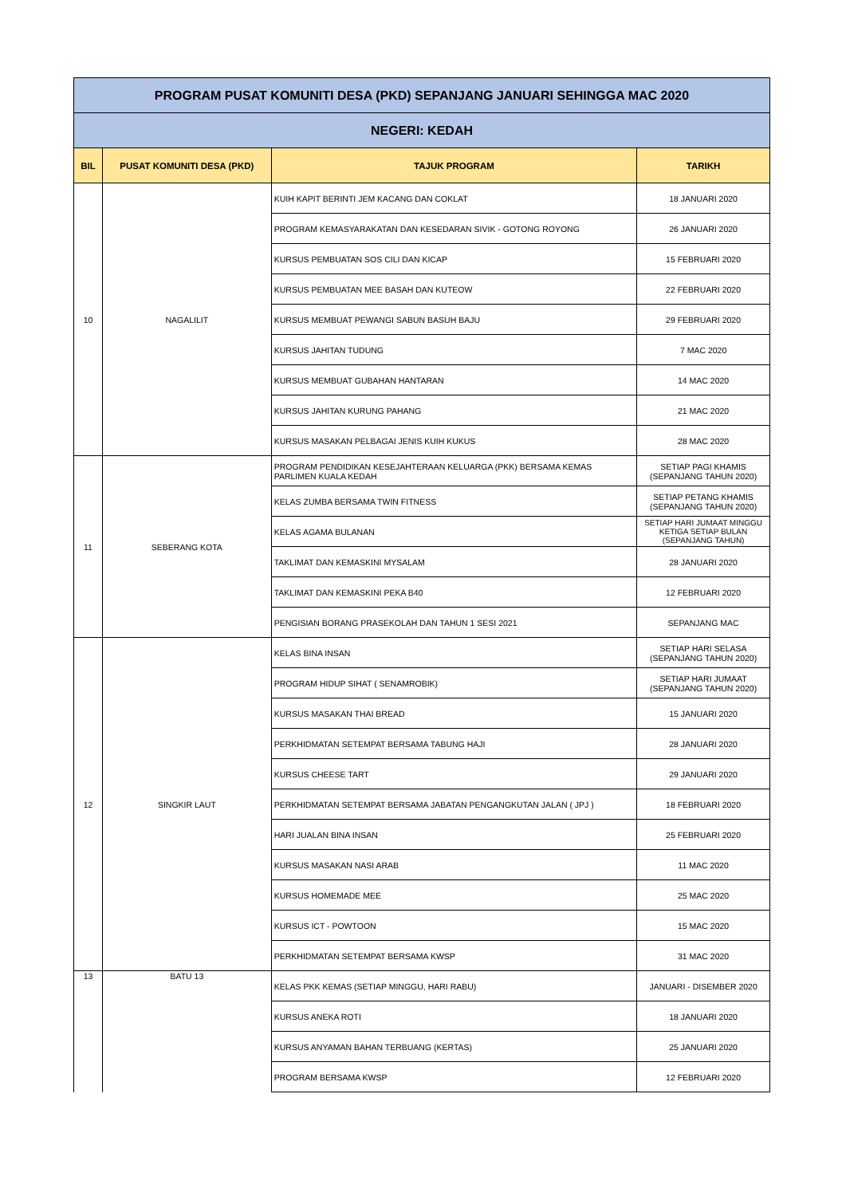| PROGRAM PUSAT KOMUNITI DESA (PKD) SEPANJANG JANUARI SEHINGGA MAC 2020 | | | |
| NEGERI: KEDAH | | | |
| BIL | PUSAT KOMUNITI DESA (PKD) | TAJUK PROGRAM | TARIKH |
| 10 | NAGALILIT | KUIH KAPIT BERINTI JEM KACANG DAN COKLAT | 18 JANUARI 2020 |
| | | PROGRAM KEMASYARAKATAN DAN KESEDARAN SIVIK - GOTONG ROYONG | 26 JANUARI 2020 |
| | | KURSUS PEMBUATAN SOS CILI DAN KICAP | 15 FEBRUARI 2020 |
| | | KURSUS PEMBUATAN MEE BASAH DAN KUTEOW | 22 FEBRUARI 2020 |
| | | KURSUS MEMBUAT PEWANGI SABUN BASUH BAJU | 29 FEBRUARI 2020 |
| | | KURSUS JAHITAN TUDUNG | 7 MAC 2020 |
| | | KURSUS MEMBUAT GUBAHAN HANTARAN | 14 MAC 2020 |
| | | KURSUS JAHITAN KURUNG PAHANG | 21 MAC 2020 |
| | | KURSUS MASAKAN PELBAGAI JENIS KUIH KUKUS | 28 MAC 2020 |
| 11 | SEBERANG KOTA | PROGRAM PENDIDIKAN KESEJAHTERAAN KELUARGA (PKK) BERSAMA KEMAS PARLIMEN KUALA KEDAH | SETIAP PAGI KHAMIS (SEPANJANG TAHUN 2020) |
| | | KELAS ZUMBA BERSAMA TWIN FITNESS | SETIAP PETANG KHAMIS (SEPANJANG TAHUN 2020) |
| | | KELAS AGAMA BULANAN | SETIAP HARI JUMAAT MINGGU KETIGA SETIAP BULAN (SEPANJANG TAHUN) |
| | | TAKLIMAT DAN KEMASKINI MYSALAM | 28 JANUARI 2020 |
| | | TAKLIMAT DAN KEMASKINI PEKA B40 | 12 FEBRUARI 2020 |
| | | PENGISIAN BORANG PRASEKOLAH DAN TAHUN 1 SESI 2021 | SEPANJANG MAC |
| 12 | SINGKIR LAUT | KELAS BINA INSAN | SETIAP HARI SELASA (SEPANJANG TAHUN 2020) |
| | | PROGRAM HIDUP SIHAT ( SENAMROBIK) | SETIAP HARI JUMAAT (SEPANJANG TAHUN 2020) |
| | | KURSUS MASAKAN THAI BREAD | 15 JANUARI 2020 |
| | | PERKHIDMATAN SETEMPAT BERSAMA TABUNG HAJI | 28 JANUARI 2020 |
| | | KURSUS CHEESE TART | 29 JANUARI 2020 |
| | | PERKHIDMATAN SETEMPAT BERSAMA JABATAN PENGANGKUTAN JALAN ( JPJ ) | 18 FEBRUARI 2020 |
| | | HARI JUALAN BINA INSAN | 25 FEBRUARI 2020 |
| | | KURSUS MASAKAN NASI ARAB | 11 MAC 2020 |
| | | KURSUS HOMEMADE MEE | 25 MAC 2020 |
| | | KURSUS ICT - POWTOON | 15 MAC 2020 |
| | | PERKHIDMATAN SETEMPAT BERSAMA KWSP | 31 MAC 2020 |
| 13 | BATU 13 | KELAS PKK KEMAS (SETIAP MINGGU, HARI RABU) | JANUARI - DISEMBER 2020 |
| | | KURSUS ANEKA ROTI | 18 JANUARI 2020 |
| | | KURSUS ANYAMAN BAHAN TERBUANG (KERTAS) | 25 JANUARI 2020 |
| | | PROGRAM BERSAMA KWSP | 12 FEBRUARI 2020 |